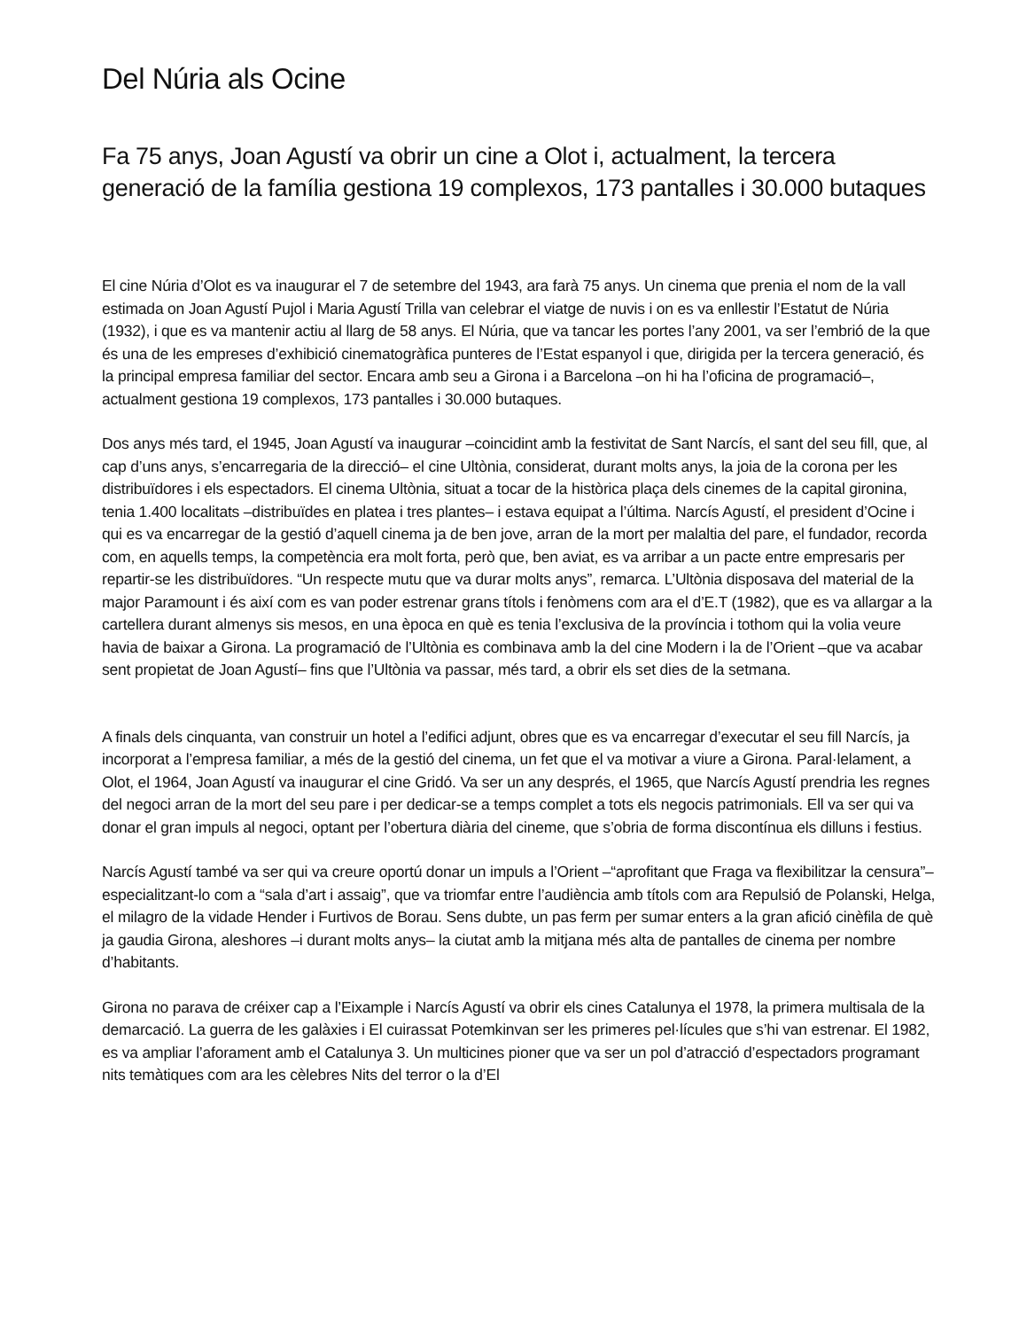Del Núria als Ocine
Fa 75 anys, Joan Agustí va obrir un cine a Olot i, actualment, la tercera generació de la família gestiona 19 complexos, 173 pantalles i 30.000 butaques
El cine Núria d’Olot es va inaugurar el 7 de setembre del 1943, ara farà 75 anys. Un cinema que prenia el nom de la vall estimada on Joan Agustí Pujol i Maria Agustí Trilla van celebrar el viatge de nuvis i on es va enllestir l’Estatut de Núria (1932), i que es va mantenir actiu al llarg de 58 anys. El Núria, que va tancar les portes l’any 2001, va ser l’embrió de la que és una de les empreses d’exhibició cinematogràfica punteres de l’Estat espanyol i que, dirigida per la tercera generació, és la principal empresa familiar del sector. Encara amb seu a Girona i a Barcelona –on hi ha l’oficina de programació–, actualment gestiona 19 complexos, 173 pantalles i 30.000 butaques.
Dos anys més tard, el 1945, Joan Agustí va inaugurar –coincidint amb la festivitat de Sant Narcís, el sant del seu fill, que, al cap d’uns anys, s’encarregaria de la direcció– el cine Ultònia, considerat, durant molts anys, la joia de la corona per les distribuïdores i els espectadors. El cinema Ultònia, situat a tocar de la històrica plaça dels cinemes de la capital gironina, tenia 1.400 localitats –distribuïdes en platea i tres plantes– i estava equipat a l’última. Narcís Agustí, el president d’Ocine i qui es va encarregar de la gestió d’aquell cinema ja de ben jove, arran de la mort per malaltia del pare, el fundador, recorda com, en aquells temps, la competència era molt forta, però que, ben aviat, es va arribar a un pacte entre empresaris per repartir-se les distribuïdores. “Un respecte mutu que va durar molts anys”, remarca. L’Ultònia disposava del material de la major Paramount i és així com es van poder estrenar grans títols i fenòmens com ara el d’E.T (1982), que es va allargar a la cartellera durant almenys sis mesos, en una època en què es tenia l’exclusiva de la província i tothom qui la volia veure havia de baixar a Girona. La programació de l’Ultònia es combinava amb la del cine Modern i la de l’Orient –que va acabar sent propietat de Joan Agustí– fins que l’Ultònia va passar, més tard, a obrir els set dies de la setmana.
A finals dels cinquanta, van construir un hotel a l’edifici adjunt, obres que es va encarregar d’executar el seu fill Narcís, ja incorporat a l’empresa familiar, a més de la gestió del cinema, un fet que el va motivar a viure a Girona. Paral·lelament, a Olot, el 1964, Joan Agustí va inaugurar el cine Gridó. Va ser un any després, el 1965, que Narcís Agustí prendria les regnes del negoci arran de la mort del seu pare i per dedicar-se a temps complet a tots els negocis patrimonials. Ell va ser qui va donar el gran impuls al negoci, optant per l’obertura diària del cineme, que s’obria de forma discontínua els dilluns i festius.
Narcís Agustí també va ser qui va creure oportú donar un impuls a l’Orient –“aprofitant que Fraga va flexibilitzar la censura”– especialitzant-lo com a “sala d’art i assaig”, que va triomfar entre l’audiència amb títols com ara Repulsió de Polanski, Helga, el milagro de la vidade Hender i Furtivos de Borau. Sens dubte, un pas ferm per sumar enters a la gran afició cinèfila de què ja gaudia Girona, aleshores –i durant molts anys– la ciutat amb la mitjana més alta de pantalles de cinema per nombre d’habitants.
Girona no parava de créixer cap a l’Eixample i Narcís Agustí va obrir els cines Catalunya el 1978, la primera multisala de la demarcació. La guerra de les galàxies i El cuirassat Potemkinvan ser les primeres pel·lícules que s’hi van estrenar. El 1982, es va ampliar l’aforament amb el Catalunya 3. Un multicines pioner que va ser un pol d’atracció d’espectadors programant nits temàtiques com ara les cèlebres Nits del terror o la d’El